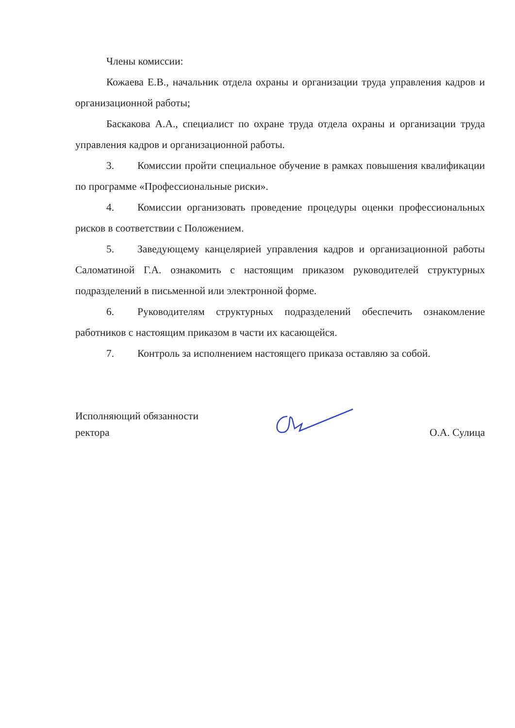Члены комиссии:
Кожаева Е.В., начальник отдела охраны и организации труда управления кадров и организационной работы;
Баскакова А.А., специалист по охране труда отдела охраны и организации труда управления кадров и организационной работы.
3. Комиссии пройти специальное обучение в рамках повышения квалификации по программе «Профессиональные риски».
4. Комиссии организовать проведение процедуры оценки профессиональных рисков в соответствии с Положением.
5. Заведующему канцелярией управления кадров и организационной работы Саломатиной Г.А. ознакомить с настоящим приказом руководителей структурных подразделений в письменной или электронной форме.
6. Руководителям структурных подразделений обеспечить ознакомление работников с настоящим приказом в части их касающейся.
7. Контроль за исполнением настоящего приказа оставляю за собой.
Исполняющий обязанности
ректора
О.А. Сулица